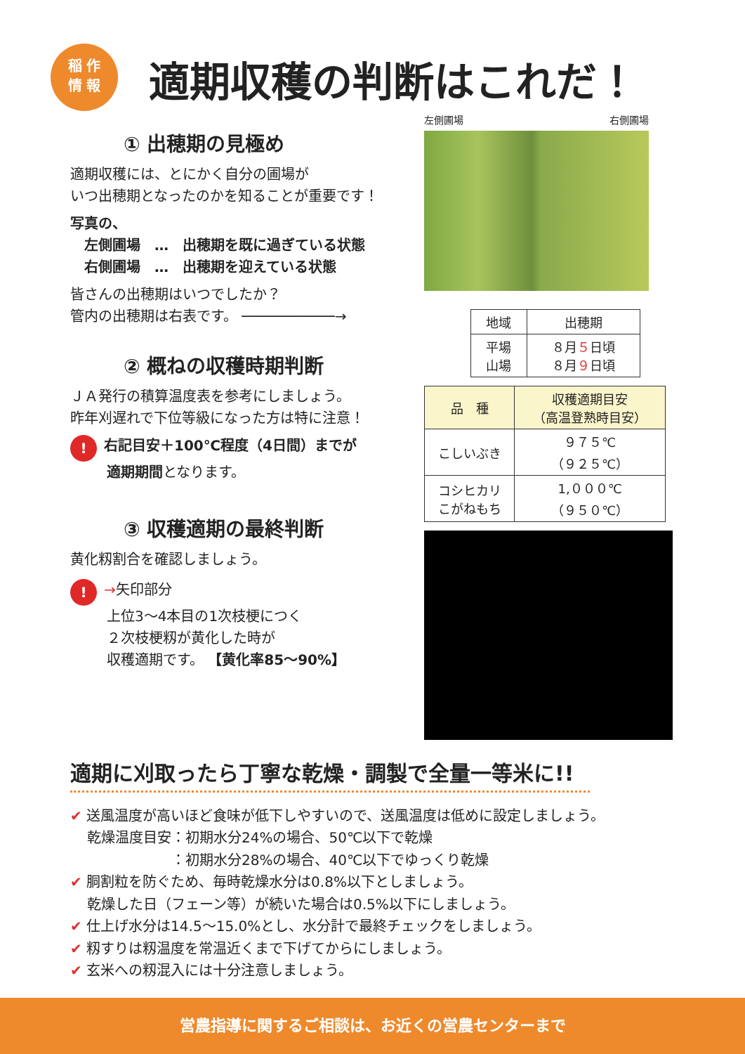稲 作
情 報
適期収穫の判断はこれだ！
① 出穂期の見極め
適期収穫には、とにかく自分の圃場が
いつ出穂期となったのかを知ることが重要です！
写真の、
　左側圃場　…　出穂期を既に過ぎている状態
　右側圃場　…　出穂期を迎えている状態
皆さんの出穂期はいつでしたか？
管内の出穂期は右表です。 ───────────→
② 概ねの収穫時期判断
ＪＡ発行の積算温度表を参考にしましょう。
昨年刈遅れで下位等級になった方は特に注意！
! 右記目安＋100℃程度（4日間）までが
適期期間となります。
③ 収穫適期の最終判断
黄化籾割合を確認しましょう。
! →矢印部分
上位3〜4本目の1次枝梗につく
２次枝梗籾が黄化した時が
収穫適期です。 【黄化率85〜90%】
左側圃場 右側圃場
| 地域 | 出穂期 |
| 平場 山場 | ８月 ５ 日頃 ８月 ９ 日頃 |
| 品 種 | 収穫適期目安 （高温登熟時目安） |
| こしいぶき | ９７５℃ （９２５℃） |
| コシヒカリ こがねもち | 1,０００℃ （９５０℃） |
適期に刈取ったら丁寧な乾燥・調製で全量一等米に!!
✔ 送風温度が高いほど食味が低下しやすいので、送風温度は低めに設定しましょう。
乾燥温度目安：初期水分24%の場合、50℃以下で乾燥
　　　　　　：初期水分28%の場合、40℃以下でゆっくり乾燥
✔ 胴割粒を防ぐため、毎時乾燥水分は0.8%以下としましょう。
乾燥した日（フェーン等）が続いた場合は0.5%以下にしましょう。
✔ 仕上げ水分は14.5〜15.0%とし、水分計で最終チェックをしましょう。
✔ 籾すりは籾温度を常温近くまで下げてからにしましょう。
✔ 玄米への籾混入には十分注意しましょう。
営農指導に関するご相談は、お近くの営農センターまで